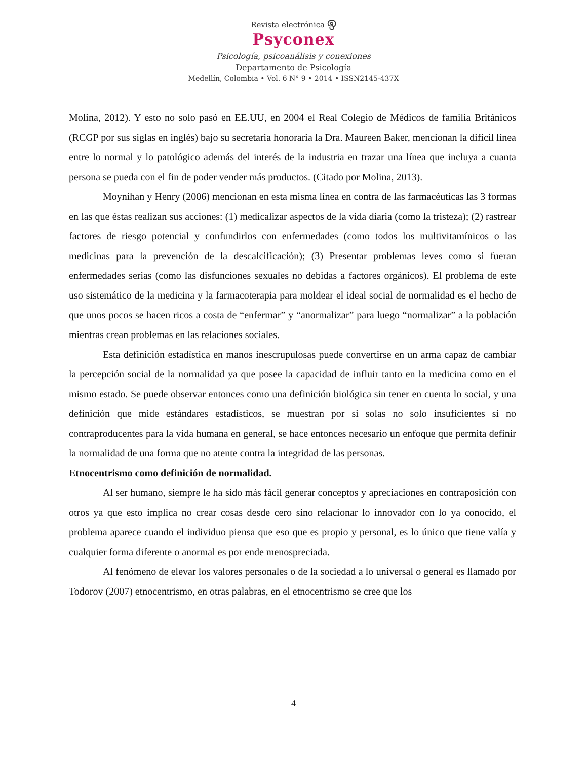Revista electrónica ඉ
Psyconex
Psicología, psicoanálisis y conexiones
Departamento de Psicología
Medellín, Colombia • Vol. 6 N° 9 • 2014 • ISSN2145-437X
Molina, 2012). Y esto no solo pasó en EE.UU, en 2004 el Real Colegio de Médicos de familia Británicos (RCGP por sus siglas en inglés) bajo su secretaria honoraria la Dra. Maureen Baker, mencionan la difícil línea entre lo normal y lo patológico además del interés de la industria en trazar una línea que incluya a cuanta persona se pueda con el fin de poder vender más productos. (Citado por Molina, 2013).
Moynihan y Henry (2006) mencionan en esta misma línea en contra de las farmacéuticas las 3 formas en las que éstas realizan sus acciones: (1) medicalizar aspectos de la vida diaria (como la tristeza); (2) rastrear factores de riesgo potencial y confundirlos con enfermedades (como todos los multivitamínicos o las medicinas para la prevención de la descalcificación); (3) Presentar problemas leves como si fueran enfermedades serias (como las disfunciones sexuales no debidas a factores orgánicos). El problema de este uso sistemático de la medicina y la farmacoterapia para moldear el ideal social de normalidad es el hecho de que unos pocos se hacen ricos a costa de “enfermar” y “anormalizar” para luego “normalizar” a la población mientras crean problemas en las relaciones sociales.
Esta definición estadística en manos inescrupulosas puede convertirse en un arma capaz de cambiar la percepción social de la normalidad ya que posee la capacidad de influir tanto en la medicina como en el mismo estado. Se puede observar entonces como una definición biológica sin tener en cuenta lo social, y una definición que mide estándares estadísticos, se muestran por si solas no solo insuficientes si no contraproducentes para la vida humana en general, se hace entonces necesario un enfoque que permita definir la normalidad de una forma que no atente contra la integridad de las personas.
Etnocentrismo como definición de normalidad.
Al ser humano, siempre le ha sido más fácil generar conceptos y apreciaciones en contraposición con otros ya que esto implica no crear cosas desde cero sino relacionar lo innovador con lo ya conocido, el problema aparece cuando el individuo piensa que eso que es propio y personal, es lo único que tiene valía y cualquier forma diferente o anormal es por ende menospreciada.
Al fenómeno de elevar los valores personales o de la sociedad a lo universal o general es llamado por Todorov (2007) etnocentrismo, en otras palabras, en el etnocentrismo se cree que los
4